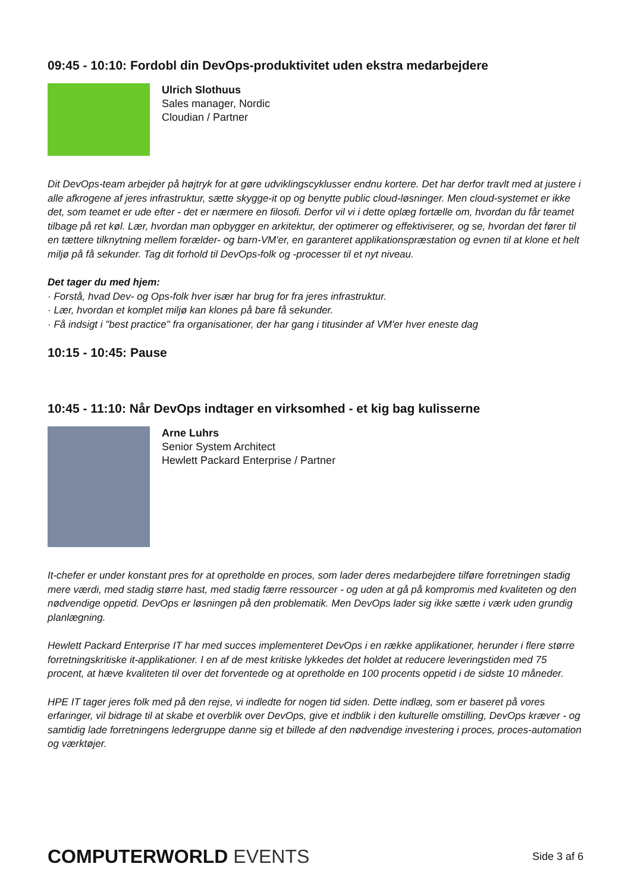09:45 - 10:10: Fordobl din DevOps-produktivitet uden ekstra medarbejdere
Ulrich Slothuus
Sales manager, Nordic
Cloudian / Partner
Dit DevOps-team arbejder på højtryk for at gøre udviklingscyklusser endnu kortere. Det har derfor travlt med at justere i alle afkrogene af jeres infrastruktur, sætte skygge-it op og benytte public cloud-løsninger. Men cloud-systemet er ikke det, som teamet er ude efter - det er nærmere en filosofi. Derfor vil vi i dette oplæg fortælle om, hvordan du får teamet tilbage på ret køl. Lær, hvordan man opbygger en arkitektur, der optimerer og effektiviserer, og se, hvordan det fører til en tættere tilknytning mellem forælder- og barn-VM'er, en garanteret applikationspræstation og evnen til at klone et helt miljø på få sekunder. Tag dit forhold til DevOps-folk og -processer til et nyt niveau.
Det tager du med hjem:
· Forstå, hvad Dev- og Ops-folk hver især har brug for fra jeres infrastruktur.
· Lær, hvordan et komplet miljø kan klones på bare få sekunder.
· Få indsigt i "best practice" fra organisationer, der har gang i titusinder af VM'er hver eneste dag
10:15 - 10:45: Pause
10:45 - 11:10: Når DevOps indtager en virksomhed - et kig bag kulisserne
Arne Luhrs
Senior System Architect
Hewlett Packard Enterprise / Partner
It-chefer er under konstant pres for at opretholde en proces, som lader deres medarbejdere tilføre forretningen stadig mere værdi, med stadig større hast, med stadig færre ressourcer - og uden at gå på kompromis med kvaliteten og den nødvendige oppetid. DevOps er løsningen på den problematik. Men DevOps lader sig ikke sætte i værk uden grundig planlægning.
Hewlett Packard Enterprise IT har med succes implementeret DevOps i en række applikationer, herunder i flere større forretningskritiske it-applikationer. I en af de mest kritiske lykkedes det holdet at reducere leveringstiden med 75 procent, at hæve kvaliteten til over det forventede og at opretholde en 100 procents oppetid i de sidste 10 måneder.
HPE IT tager jeres folk med på den rejse, vi indledte for nogen tid siden. Dette indlæg, som er baseret på vores erfaringer, vil bidrage til at skabe et overblik over DevOps, give et indblik i den kulturelle omstilling, DevOps kræver - og samtidig lade forretningens ledergruppe danne sig et billede af den nødvendige investering i proces, proces-automation og værktøjer.
COMPUTERWORLD EVENTS
Side 3 af 6